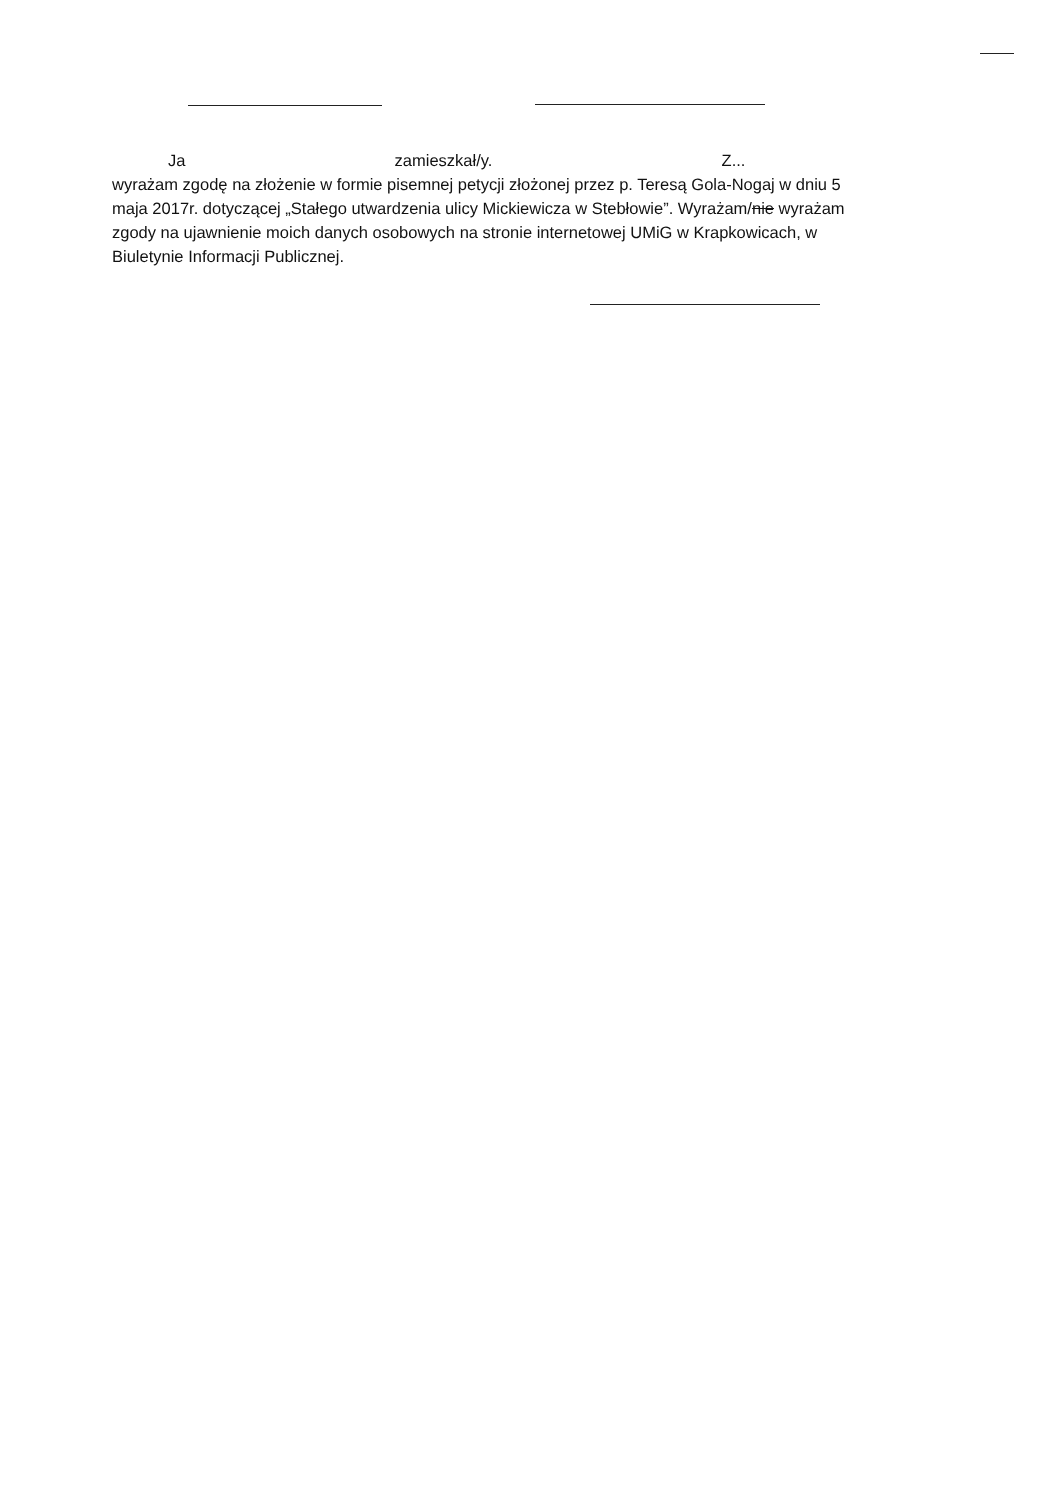Ja zamieszkał/y. Z...
wyrażam zgodę na złożenie w formie pisemnej petycji złożonej przez p. Teresą Gola-Nogaj w dniu 5 maja 2017r. dotyczącej „Stałego utwardzenia ulicy Mickiewicza w Stebłowie”. Wyrażam/nie wyrażam zgody na ujawnienie moich danych osobowych na stronie internetowej UMiG w Krapkowicach, w Biuletynie Informacji Publicznej.